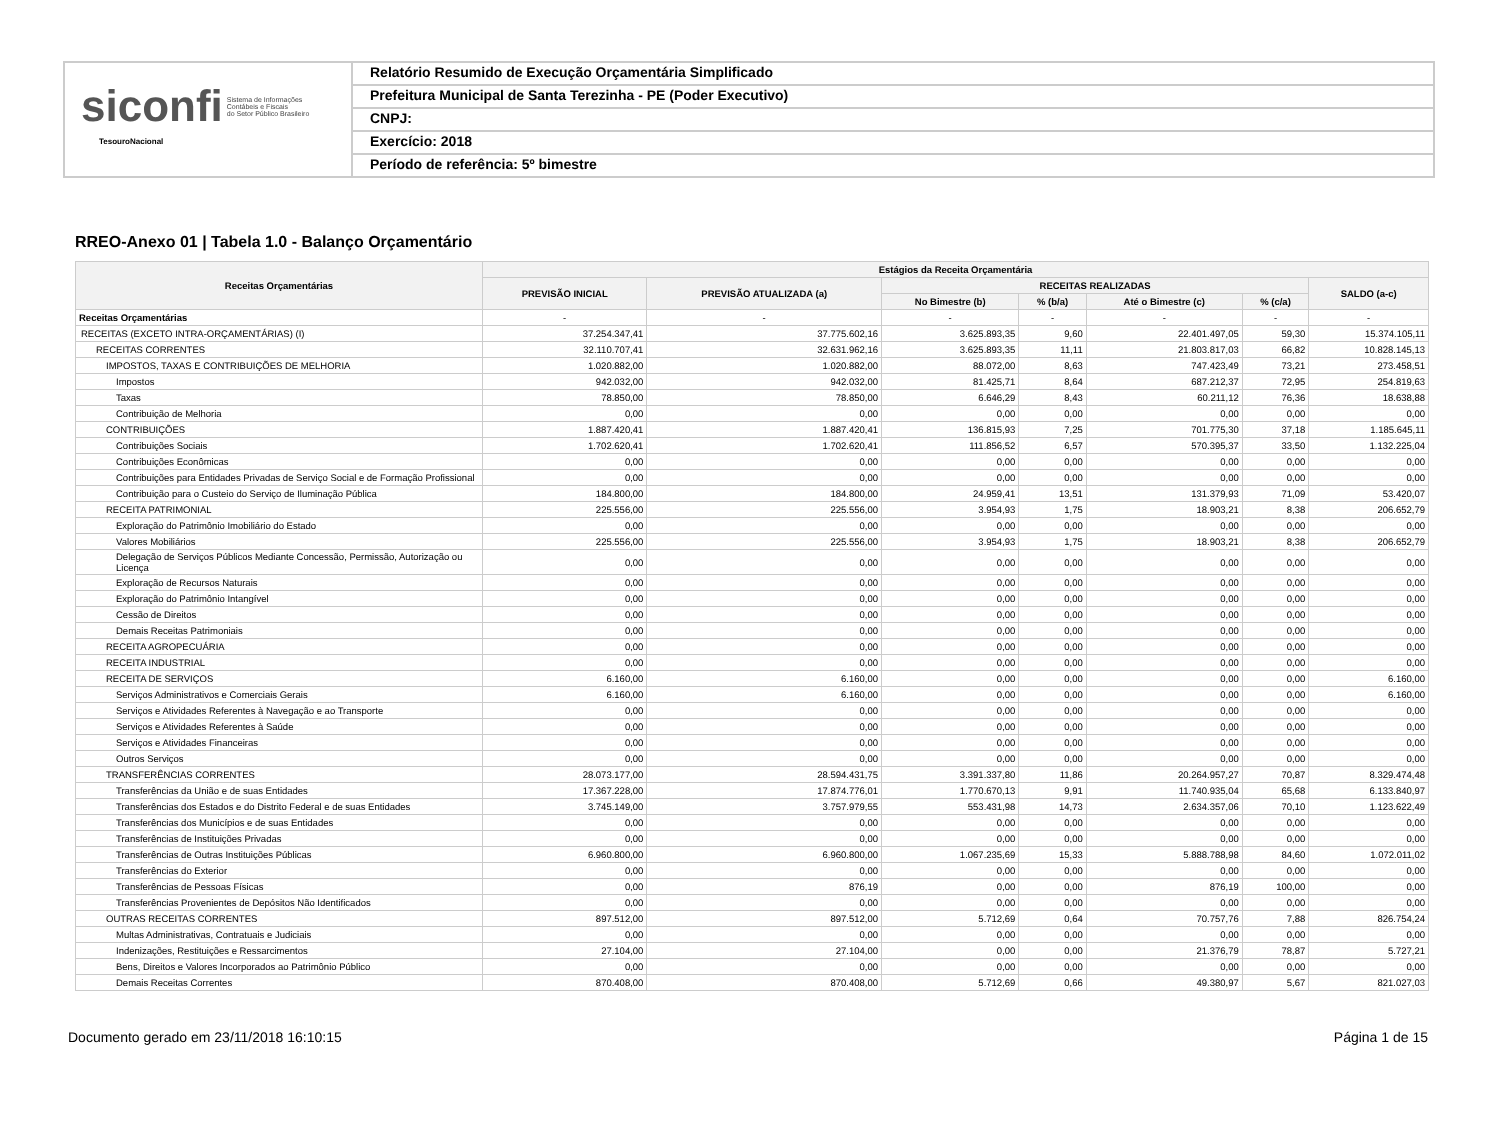siconfi Sistema de Informações
Contábeis e Fiscais
do Setor Público Brasileiro
TesouroNacional
Relatório Resumido de Execução Orçamentária Simplificado
Prefeitura Municipal de Santa Terezinha - PE (Poder Executivo)
CNPJ:
Exercício: 2018
Período de referência: 5º bimestre
RREO-Anexo 01 | Tabela 1.0 - Balanço Orçamentário
| Receitas Orçamentárias | Estágios da Receita Orçamentária | | | | | | |
| --- | --- | --- | --- | --- | --- | --- | --- |
| | PREVISÃO INICIAL | PREVISÃO ATUALIZADA (a) | RECEITAS REALIZADAS | | | | SALDO (a-c) |
| | | | No Bimestre (b) | % (b/a) | Até o Bimestre (c) | % (c/a) | |
| Receitas Orçamentárias | - | - | - | - | - | - | - |
| RECEITAS (EXCETO INTRA-ORÇAMENTÁRIAS) (I) | 37.254.347,41 | 37.775.602,16 | 3.625.893,35 | 9,60 | 22.401.497,05 | 59,30 | 15.374.105,11 |
| RECEITAS CORRENTES | 32.110.707,41 | 32.631.962,16 | 3.625.893,35 | 11,11 | 21.803.817,03 | 66,82 | 10.828.145,13 |
| IMPOSTOS, TAXAS E CONTRIBUIÇÕES DE MELHORIA | 1.020.882,00 | 1.020.882,00 | 88.072,00 | 8,63 | 747.423,49 | 73,21 | 273.458,51 |
| Impostos | 942.032,00 | 942.032,00 | 81.425,71 | 8,64 | 687.212,37 | 72,95 | 254.819,63 |
| Taxas | 78.850,00 | 78.850,00 | 6.646,29 | 8,43 | 60.211,12 | 76,36 | 18.638,88 |
| Contribuição de Melhoria | 0,00 | 0,00 | 0,00 | 0,00 | 0,00 | 0,00 | 0,00 |
| CONTRIBUIÇÕES | 1.887.420,41 | 1.887.420,41 | 136.815,93 | 7,25 | 701.775,30 | 37,18 | 1.185.645,11 |
| Contribuições Sociais | 1.702.620,41 | 1.702.620,41 | 111.856,52 | 6,57 | 570.395,37 | 33,50 | 1.132.225,04 |
| Contribuições Econômicas | 0,00 | 0,00 | 0,00 | 0,00 | 0,00 | 0,00 | 0,00 |
| Contribuições para Entidades Privadas de Serviço Social e de Formação Profissional | 0,00 | 0,00 | 0,00 | 0,00 | 0,00 | 0,00 | 0,00 |
| Contribuição para o Custeio do Serviço de Iluminação Pública | 184.800,00 | 184.800,00 | 24.959,41 | 13,51 | 131.379,93 | 71,09 | 53.420,07 |
| RECEITA PATRIMONIAL | 225.556,00 | 225.556,00 | 3.954,93 | 1,75 | 18.903,21 | 8,38 | 206.652,79 |
| Exploração do Patrimônio Imobiliário do Estado | 0,00 | 0,00 | 0,00 | 0,00 | 0,00 | 0,00 | 0,00 |
| Valores Mobiliários | 225.556,00 | 225.556,00 | 3.954,93 | 1,75 | 18.903,21 | 8,38 | 206.652,79 |
| Delegação de Serviços Públicos Mediante Concessão, Permissão, Autorização ou Licença | 0,00 | 0,00 | 0,00 | 0,00 | 0,00 | 0,00 | 0,00 |
| Exploração de Recursos Naturais | 0,00 | 0,00 | 0,00 | 0,00 | 0,00 | 0,00 | 0,00 |
| Exploração do Patrimônio Intangível | 0,00 | 0,00 | 0,00 | 0,00 | 0,00 | 0,00 | 0,00 |
| Cessão de Direitos | 0,00 | 0,00 | 0,00 | 0,00 | 0,00 | 0,00 | 0,00 |
| Demais Receitas Patrimoniais | 0,00 | 0,00 | 0,00 | 0,00 | 0,00 | 0,00 | 0,00 |
| RECEITA AGROPECUÁRIA | 0,00 | 0,00 | 0,00 | 0,00 | 0,00 | 0,00 | 0,00 |
| RECEITA INDUSTRIAL | 0,00 | 0,00 | 0,00 | 0,00 | 0,00 | 0,00 | 0,00 |
| RECEITA DE SERVIÇOS | 6.160,00 | 6.160,00 | 0,00 | 0,00 | 0,00 | 0,00 | 6.160,00 |
| Serviços Administrativos e Comerciais Gerais | 6.160,00 | 6.160,00 | 0,00 | 0,00 | 0,00 | 0,00 | 6.160,00 |
| Serviços e Atividades Referentes à Navegação e ao Transporte | 0,00 | 0,00 | 0,00 | 0,00 | 0,00 | 0,00 | 0,00 |
| Serviços e Atividades Referentes à Saúde | 0,00 | 0,00 | 0,00 | 0,00 | 0,00 | 0,00 | 0,00 |
| Serviços e Atividades Financeiras | 0,00 | 0,00 | 0,00 | 0,00 | 0,00 | 0,00 | 0,00 |
| Outros Serviços | 0,00 | 0,00 | 0,00 | 0,00 | 0,00 | 0,00 | 0,00 |
| TRANSFERÊNCIAS CORRENTES | 28.073.177,00 | 28.594.431,75 | 3.391.337,80 | 11,86 | 20.264.957,27 | 70,87 | 8.329.474,48 |
| Transferências da União e de suas Entidades | 17.367.228,00 | 17.874.776,01 | 1.770.670,13 | 9,91 | 11.740.935,04 | 65,68 | 6.133.840,97 |
| Transferências dos Estados e do Distrito Federal e de suas Entidades | 3.745.149,00 | 3.757.979,55 | 553.431,98 | 14,73 | 2.634.357,06 | 70,10 | 1.123.622,49 |
| Transferências dos Municípios e de suas Entidades | 0,00 | 0,00 | 0,00 | 0,00 | 0,00 | 0,00 | 0,00 |
| Transferências de Instituições Privadas | 0,00 | 0,00 | 0,00 | 0,00 | 0,00 | 0,00 | 0,00 |
| Transferências de Outras Instituições Públicas | 6.960.800,00 | 6.960.800,00 | 1.067.235,69 | 15,33 | 5.888.788,98 | 84,60 | 1.072.011,02 |
| Transferências do Exterior | 0,00 | 0,00 | 0,00 | 0,00 | 0,00 | 0,00 | 0,00 |
| Transferências de Pessoas Físicas | 0,00 | 876,19 | 0,00 | 0,00 | 876,19 | 100,00 | 0,00 |
| Transferências Provenientes de Depósitos Não Identificados | 0,00 | 0,00 | 0,00 | 0,00 | 0,00 | 0,00 | 0,00 |
| OUTRAS RECEITAS CORRENTES | 897.512,00 | 897.512,00 | 5.712,69 | 0,64 | 70.757,76 | 7,88 | 826.754,24 |
| Multas Administrativas, Contratuais e Judiciais | 0,00 | 0,00 | 0,00 | 0,00 | 0,00 | 0,00 | 0,00 |
| Indenizações, Restituições e Ressarcimentos | 27.104,00 | 27.104,00 | 0,00 | 0,00 | 21.376,79 | 78,87 | 5.727,21 |
| Bens, Direitos e Valores Incorporados ao Patrimônio Público | 0,00 | 0,00 | 0,00 | 0,00 | 0,00 | 0,00 | 0,00 |
| Demais Receitas Correntes | 870.408,00 | 870.408,00 | 5.712,69 | 0,66 | 49.380,97 | 5,67 | 821.027,03 |
Documento gerado em 23/11/2018 16:10:15 Página 1 de 15